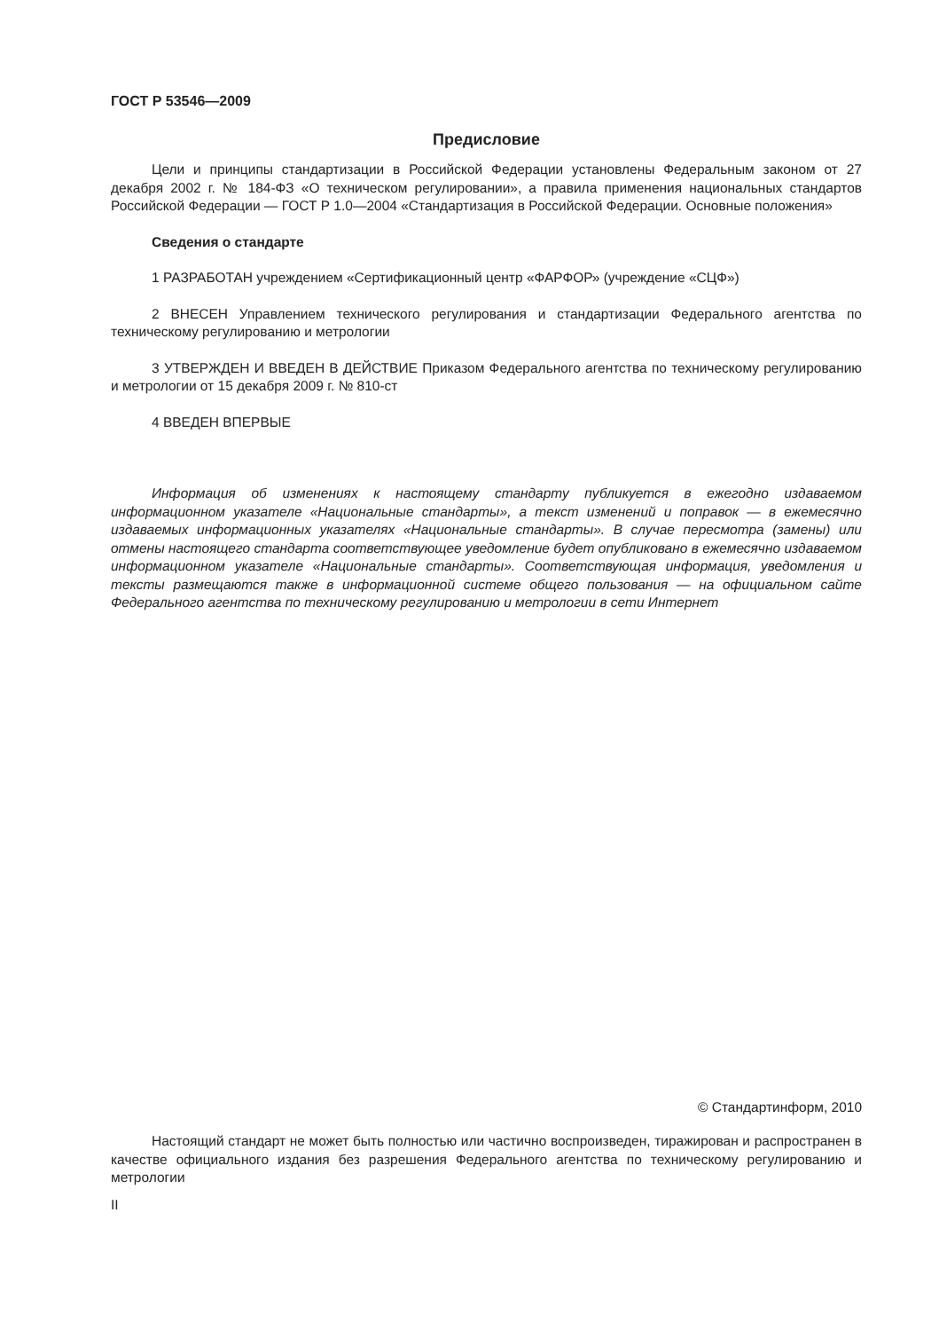ГОСТ Р 53546—2009
Предисловие
Цели и принципы стандартизации в Российской Федерации установлены Федеральным законом от 27 декабря 2002 г. № 184-ФЗ «О техническом регулировании», а правила применения национальных стандартов Российской Федерации — ГОСТ Р 1.0—2004 «Стандартизация в Российской Федерации. Основные положения»
Сведения о стандарте
1 РАЗРАБОТАН учреждением «Сертификационный центр «ФАРФОР» (учреждение «СЦФ»)
2 ВНЕСЕН Управлением технического регулирования и стандартизации Федерального агентства по техническому регулированию и метрологии
3 УТВЕРЖДЕН И ВВЕДЕН В ДЕЙСТВИЕ Приказом Федерального агентства по техническому регулированию и метрологии от 15 декабря 2009 г. № 810-ст
4 ВВЕДЕН ВПЕРВЫЕ
Информация об изменениях к настоящему стандарту публикуется в ежегодно издаваемом информационном указателе «Национальные стандарты», а текст изменений и поправок — в ежемесячно издаваемых информационных указателях «Национальные стандарты». В случае пересмотра (замены) или отмены настоящего стандарта соответствующее уведомление будет опубликовано в ежемесячно издаваемом информационном указателе «Национальные стандарты». Соответствующая информация, уведомления и тексты размещаются также в информационной системе общего пользования — на официальном сайте Федерального агентства по техническому регулированию и метрологии в сети Интернет
© Стандартинформ, 2010
Настоящий стандарт не может быть полностью или частично воспроизведен, тиражирован и распространен в качестве официального издания без разрешения Федерального агентства по техническому регулированию и метрологии
II